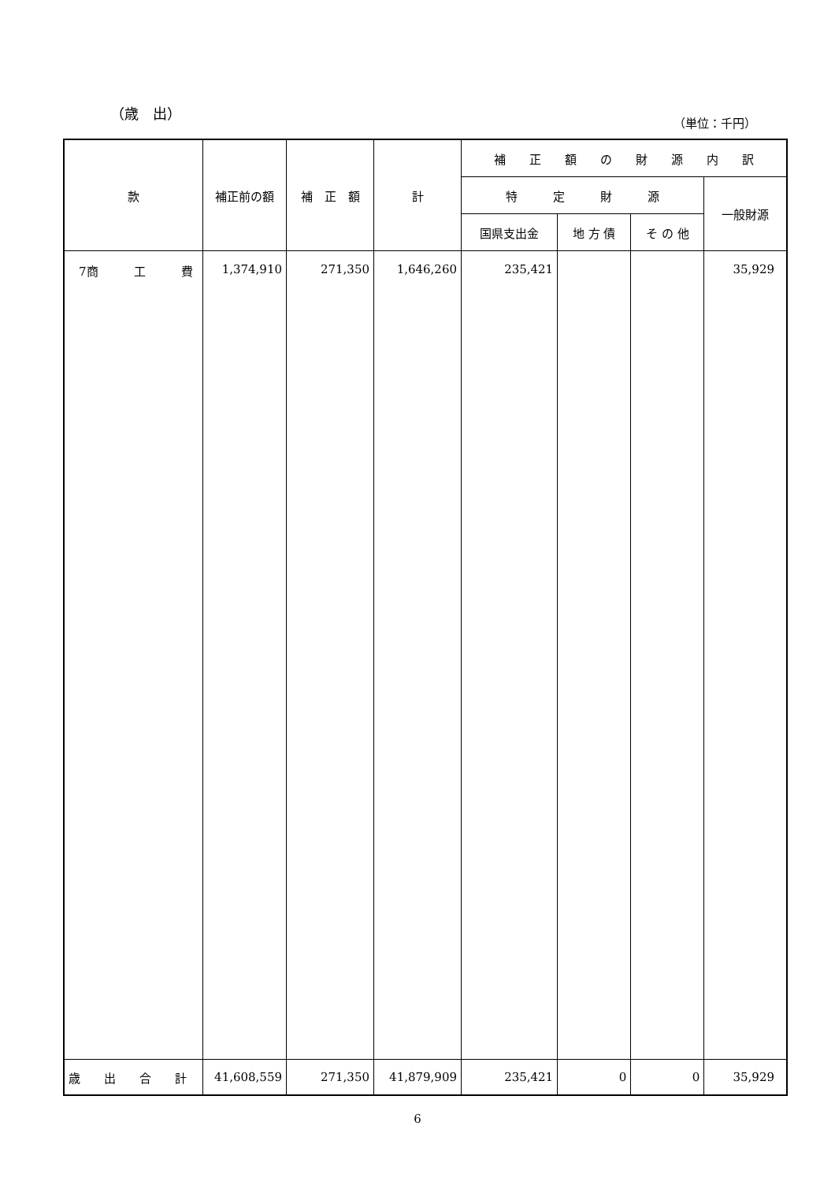（歳　出）
（単位：千円）
| 款 | 補正前の額 | 補 正 額 | 計 | 補 正 額 の 財 源 内 訳 | | | |
| --- | --- | --- | --- | --- | --- | --- | --- |
| | | | | 特 定 財 源 | | | 一般財源 |
| | | | | 国県支出金 | 地 方 債 | そ の 他 | |
| 7商 工 費 | 1,374,910 | 271,350 | 1,646,260 | 235,421 | | | 35,929 |
| 歳 出 合 計 | 41,608,559 | 271,350 | 41,879,909 | 235,421 | 0 | 0 | 35,929 |
6